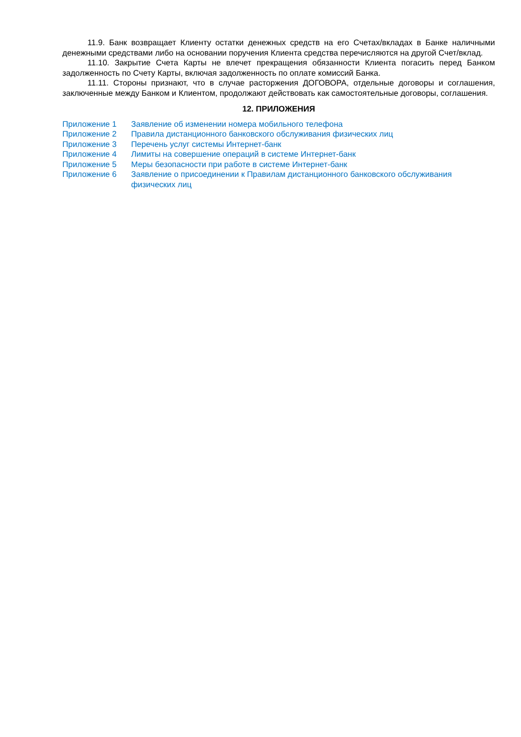11.9. Банк возвращает Клиенту остатки денежных средств на его Счетах/вкладах в Банке наличными денежными средствами либо на основании поручения Клиента средства перечисляются на другой Счет/вклад.
11.10. Закрытие Счета Карты не влечет прекращения обязанности Клиента погасить перед Банком задолженность по Счету Карты, включая задолженность по оплате комиссий Банка.
11.11. Стороны признают, что в случае расторжения ДОГОВОРА, отдельные договоры и соглашения, заключенные между Банком и Клиентом, продолжают действовать как самостоятельные договоры, соглашения.
12. ПРИЛОЖЕНИЯ
| Приложение 1 | Заявление об изменении номера мобильного телефона |
| Приложение 2 | Правила дистанционного банковского обслуживания физических лиц |
| Приложение 3 | Перечень услуг системы Интернет-банк |
| Приложение 4 | Лимиты на совершение операций в системе Интернет-банк |
| Приложение 5 | Меры безопасности при работе в системе Интернет-банк |
| Приложение 6 | Заявление о присоединении к Правилам дистанционного банковского обслуживания физических лиц |